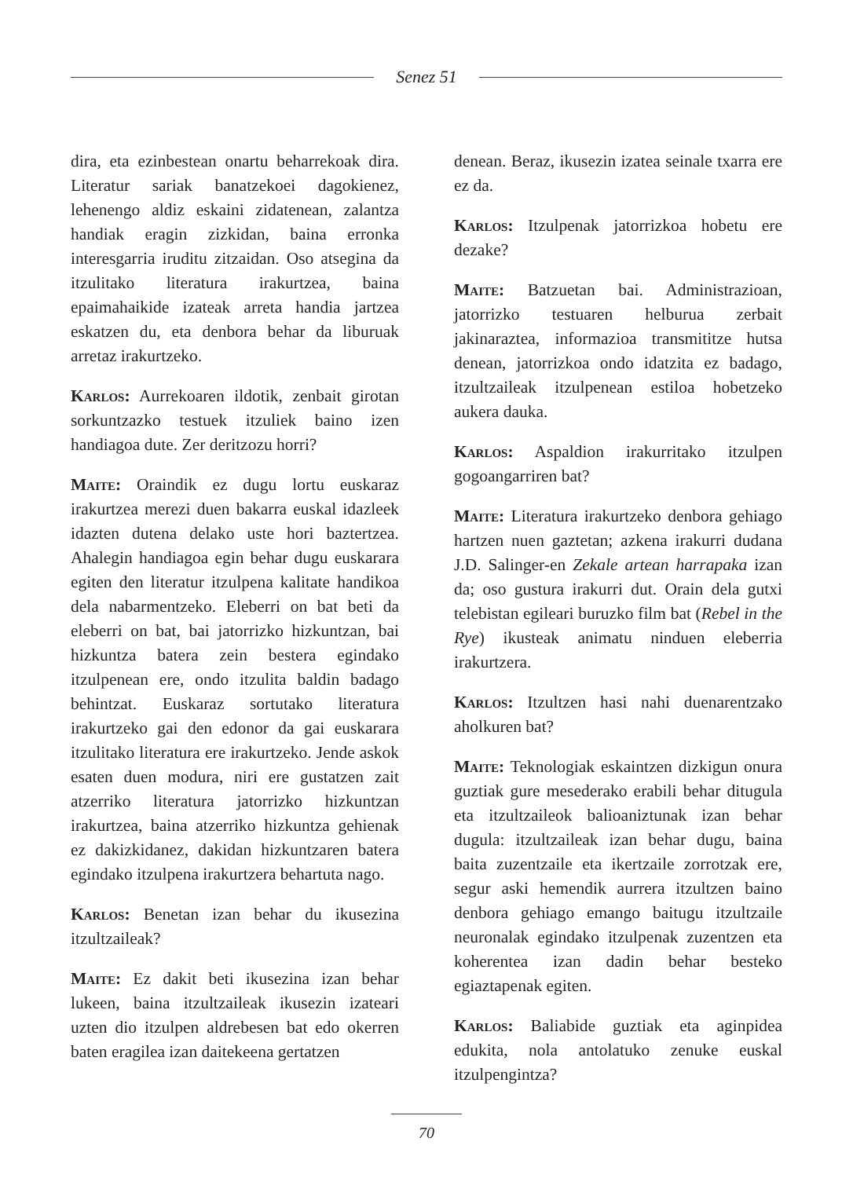Senez 51
dira, eta ezinbestean onartu beharrekoak dira. Literatur sariak banatzekoei dagokienez, lehenengo aldiz eskaini zidatenean, zalantza handiak eragin zizkidan, baina erronka interesgarria iruditu zitzaidan. Oso atsegina da itzulitako literatura irakurtzea, baina epaimahaikide izateak arreta handia jartzea eskatzen du, eta denbora behar da liburuak arretaz irakurtzeko.
Karlos: Aurrekoaren ildotik, zenbait girotan sorkuntzazko testuek itzuliek baino izen handiagoa dute. Zer deritzozu horri?
Maite: Oraindik ez dugu lortu euskaraz irakurtzea merezi duen bakarra euskal idazleek idazten dutena delako uste hori baztertzea. Ahalegin handiagoa egin behar dugu euskarara egiten den literatur itzulpena kalitate handikoa dela nabarmentzeko. Eleberri on bat beti da eleberri on bat, bai jatorrizko hizkuntzan, bai hizkuntza batera zein bestera egindako itzulpenean ere, ondo itzulita baldin badago behintzat. Euskaraz sortutako literatura irakurtzeko gai den edonor da gai euskarara itzulitako literatura ere irakurtzeko. Jende askok esaten duen modura, niri ere gustatzen zait atzerriko literatura jatorrizko hizkuntzan irakurtzea, baina atzerriko hizkuntza gehienak ez dakizkidanez, dakidan hizkuntzaren batera egindako itzulpena irakurtzera behartuta nago.
Karlos: Benetan izan behar du ikusezina itzultzaileak?
Maite: Ez dakit beti ikusezina izan behar lukeen, baina itzultzaileak ikusezin izateari uzten dio itzulpen aldrebesen bat edo okerren baten eragilea izan daitekeena gertatzen
denean. Beraz, ikusezin izatea seinale txarra ere ez da.
Karlos: Itzulpenak jatorrizkoa hobetu ere dezake?
Maite: Batzuetan bai. Administrazioan, jatorrizko testuaren helburua zerbait jakinaraztea, informazioa transmititze hutsa denean, jatorrizkoa ondo idatzita ez badago, itzultzaileak itzulpenean estiloa hobetzeko aukera dauka.
Karlos: Aspaldion irakurritako itzulpen gogoangarriren bat?
Maite: Literatura irakurtzeko denbora gehiago hartzen nuen gaztetan; azkena irakurri dudana J.D. Salinger-en Zekale artean harrapaka izan da; oso gustura irakurri dut. Orain dela gutxi telebistan egileari buruzko film bat (Rebel in the Rye) ikusteak animatu ninduen eleberria irakurtzera.
Karlos: Itzultzen hasi nahi duenarentzako aholkuren bat?
Maite: Teknologiak eskaintzen dizkigun onura guztiak gure mesederako erabili behar ditugula eta itzultzaileok balioaniztunak izan behar dugula: itzultzaileak izan behar dugu, baina baita zuzentzaile eta ikertzaile zorrotzak ere, segur aski hemendik aurrera itzultzen baino denbora gehiago emango baitugu itzultzaile neuronalak egindako itzulpenak zuzentzen eta koherentea izan dadin behar besteko egiaztapenak egiten.
Karlos: Baliabide guztiak eta aginpidea edukita, nola antolatuko zenuke euskal itzulpengintza?
70